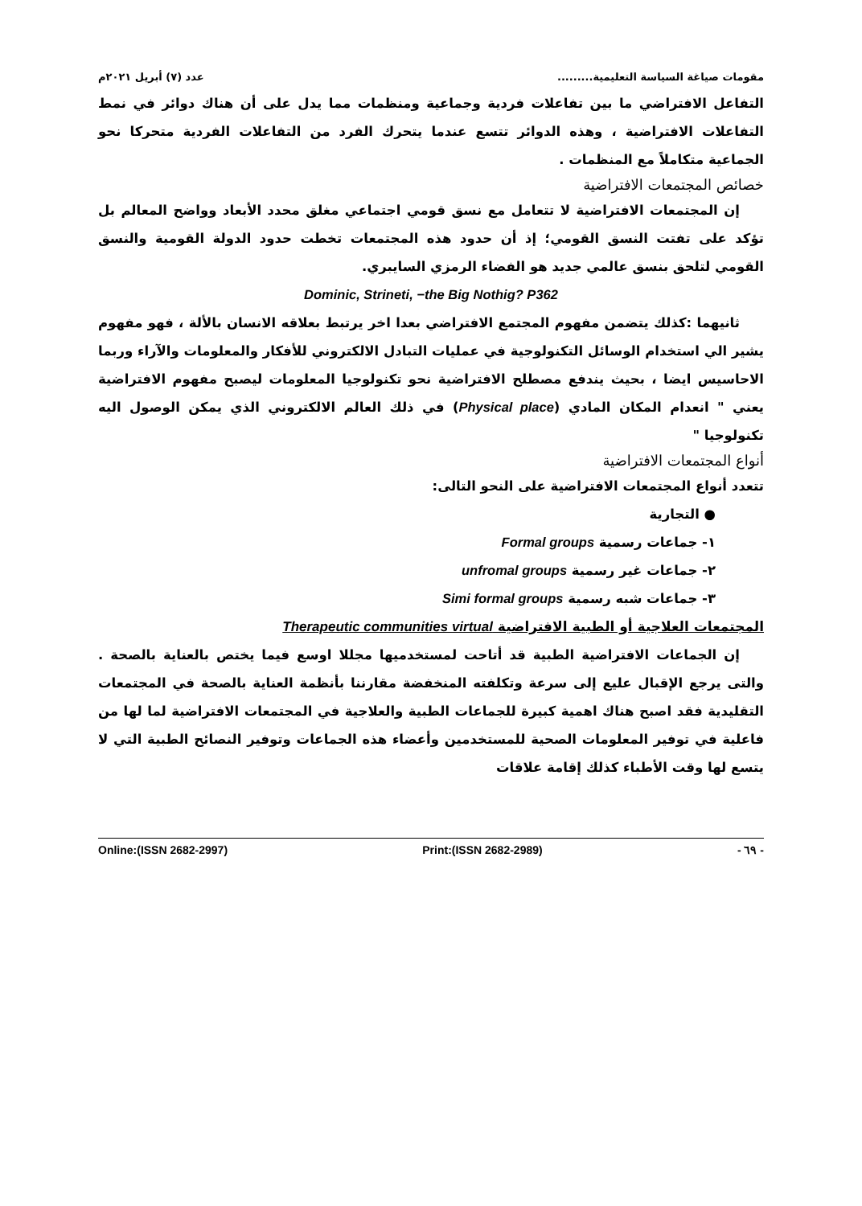مقومات صياغة السياسة التعليمية......... عدد (٧) أبريل ٢٠٢١م
التفاعل الافتراضي ما بين تفاعلات فردية وجماعية ومنظمات مما يدل على أن هناك دوائر في نمط التفاعلات الافتراضية ، وهذه الدوائر تتسع عندما يتحرك الفرد من التفاعلات الفردية متحركا نحو الجماعية متكاملاً مع المنظمات .
خصائص المجتمعات الافتراضية
إن المجتمعات الافتراضية لا تتعامل مع نسق قومي اجتماعي مغلق محدد الأبعاد وواضح المعالم بل تؤكد على تفتت النسق القومي؛ إذ أن حدود هذه المجتمعات تخطت حدود الدولة القومية والنسق القومي لتلحق بنسق عالمي جديد هو الفضاء الرمزي السايبري.
Dominic, Strineti, −the Big Nothig? P362
ثانيهما :كذلك يتضمن مفهوم المجتمع الافتراضي بعدا اخر يرتبط بعلاقه الانسان بالألة ، فهو مفهوم يشير الي استخدام الوسائل التكنولوجية في عمليات التبادل الالكتروني للأفكار والمعلومات والآراء وربما الاحاسيس ايضا ، بحيث يندفع مصطلح الافتراضية نحو تكنولوجيا المعلومات ليصبح مفهوم الافتراضية يعني " انعدام المكان المادي (Physical place) في ذلك العالم الالكتروني الذي يمكن الوصول اليه تكنولوجيا "
أنواع المجتمعات الافتراضية
تتعدد أنواع المجتمعات الافتراضية على النحو التالى:
● التجارية
١- جماعات رسمية Formal groups
٢- جماعات غير رسمية unfromal groups
٣- جماعات شبه رسمية Simi formal groups
المجتمعات العلاجية أو الطبية الافتراضية Therapeutic communities virtual
إن الجماعات الافتراضية الطبية قد أتاحت لمستخدميها مجللا اوسع فيما يختص بالعناية بالصحة . والتى يرجع الإقبال عليع إلى سرعة وتكلفته المنخفضة مقارننا بأنظمة العناية بالصحة في المجتمعات التقليدية فقد اصبح هناك اهمية كبيرة للجماعات الطبية والعلاجية في المجتمعات الافتراضية لما لها من فاعلية في توفير المعلومات الصحية للمستخدمين وأعضاء هذه الجماعات وتوفير النصائح الطبية التي لا يتسع لها وقت الأطباء كذلك إقامة علاقات
Online:(ISSN 2682-2997) Print:(ISSN 2682-2989) - ٦٩ -